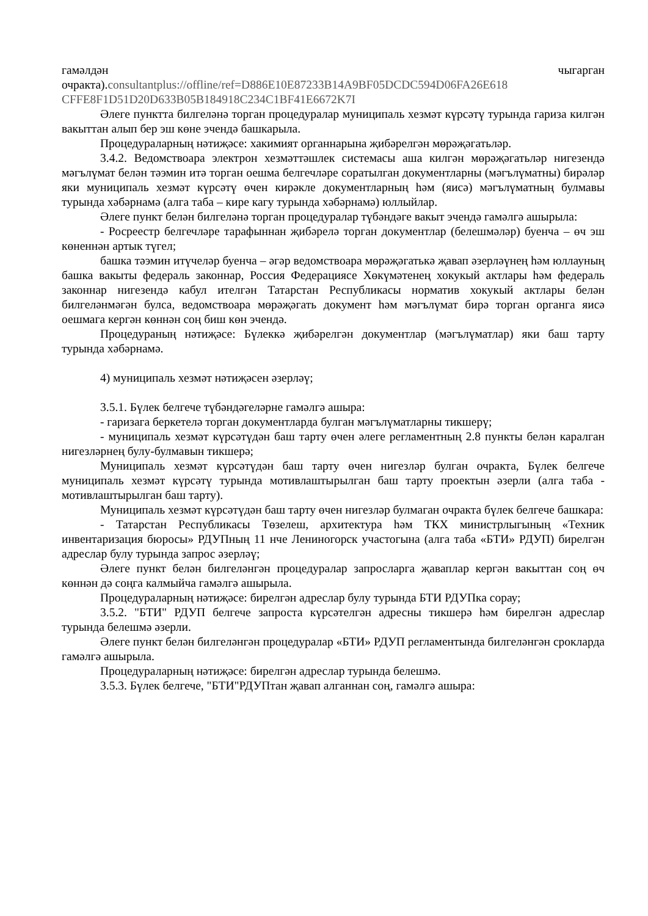гамәлдән чыгарган
очракта).consultantplus://offline/ref=D886E10E87233B14A9BF05DCDC594D06FA26E618 CFFE8F1D51D20D633B05B184918C234C1BF41E6672K7I
Әлеге пунктта билгеләнә торган процедуралар муниципаль хезмәт күрсәтү турында гариза килгән вакыттан алып бер эш көне эчендә башкарыла.
Процедураларның нәтиҗәсе: хакимият органнарына җибәрелгән мөрәҗәгатьләр.
3.4.2. Ведомствоара электрон хезмәттәшлек системасы аша килгән мөрәҗәгатьләр нигезендә мәгълүмат белән тәэмин итә торган оешма белгечләре соратылган документларны (мәгълүматны) бирәләр яки муниципаль хезмәт күрсәтү өчен кирәкле документларның һәм (яисә) мәгълүматның булмавы турында хәбәрнамә (алга таба – кире кагу турында хәбәрнамә) юллыйлар.
Әлеге пункт белән билгеләнә торган процедуралар түбәндәге вакыт эчендә гамәлгә ашырыла:
- Росреестр белгечләре тарафыннан җибәрелә торган документлар (белешмәләр) буенча – өч эш көненнән артык түгел;
башка тәэмин итүчеләр буенча – әгәр ведомствоара мөрәҗәгатькә җавап әзерләүнең һәм юллауның башка вакыты федераль законнар, Россия Федерациясе Хөкүмәтенең хокукый актлары һәм федераль законнар нигезендә кабул ителгән Татарстан Республикасы норматив хокукый актлары белән билгеләнмәгән булса, ведомствоара мөрәҗәгать документ һәм мәгълүмат бирә торган органга яисә оешмага кергән көннән соң биш көн эчендә.
Процедураның нәтиҗәсе: Бүлеккә җибәрелгән документлар (мәгълүматлар) яки баш тарту турында хәбәрнамә.
4) муниципаль хезмәт нәтиҗәсен әзерләү;
3.5.1. Бүлек белгече түбәндәгеләрне гамәлгә ашыра:
- гаризага беркетелә торган документларда булган мәгълүматларны тикшерү;
- муниципаль хезмәт күрсәтүдән баш тарту өчен әлеге регламентның 2.8 пункты белән каралган нигезләрнең булу-булмавын тикшерә;
Муниципаль хезмәт күрсәтүдән баш тарту өчен нигезләр булган очракта, Бүлек белгече муниципаль хезмәт күрсәтү турында мотивлаштырылган баш тарту проектын әзерли (алга таба - мотивлаштырылган баш тарту).
Муниципаль хезмәт күрсәтүдән баш тарту өчен нигезләр булмаган очракта бүлек белгече башкара:
- Татарстан Республикасы Төзелеш, архитектура һәм ТКХ министрлыгының «Техник инвентаризация бюросы» РДУПның 11 нче Лениногорск участогына (алга таба «БТИ» РДУП) бирелгән адреслар булу турында запрос әзерләү;
Әлеге пункт белән билгеләнгән процедуралар запросларга җаваплар кергән вакыттан соң өч көннән дә соңга калмыйча гамәлгә ашырыла.
Процедураларның нәтиҗәсе: бирелгән адреслар булу турында БТИ РДУПка сорау;
3.5.2. "БТИ" РДУП белгече запроста күрсәтелгән адресны тикшерә һәм бирелгән адреслар турында белешмә әзерли.
Әлеге пункт белән билгеләнгән процедуралар «БТИ» РДУП регламентында билгеләнгән срокларда гамәлгә ашырыла.
Процедураларның нәтиҗәсе: бирелгән адреслар турында белешмә.
3.5.3. Бүлек белгече, "БТИ"РДУПтан җавап алганнан соң, гамәлгә ашыра: